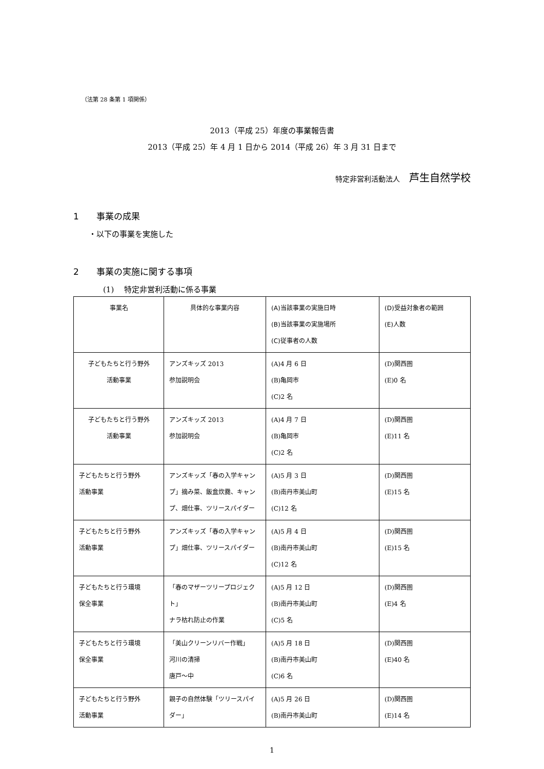（法第 28 条第 1 項関係）
2013（平成 25）年度の事業報告書
2013（平成 25）年 4 月 1 日から 2014（平成 26）年 3 月 31 日まで
特定非営利活動法人 芦生自然学校
1　　事業の成果
・以下の事業を実施した
2　　事業の実施に関する事項
(1)　 特定非営利活動に係る事業
| 事業名 | 具体的な事業内容 | (A)当該事業の実施日時 (B)当該事業の実施場所 (C)従事者の人数 | (D)受益対象者の範囲 (E)人数 |
| --- | --- | --- | --- |
| 子どもたちと行う野外 活動事業 | アンズキッズ 2013 参加説明会 | (A)4 月 6 日 (B)亀岡市 (C)2 名 | (D)関西圏 (E)0 名 |
| 子どもたちと行う野外 活動事業 | アンズキッズ 2013 参加説明会 | (A)4 月 7 日 (B)亀岡市 (C)2 名 | (D)関西圏 (E)11 名 |
| 子どもたちと行う野外 活動事業 | アンズキッズ「春の入学キャンプ」摘み菜、飯盒炊爨、キャンプ、畑仕事、ツリースパイダー | (A)5 月 3 日 (B)南丹市美山町 (C)12 名 | (D)関西圏 (E)15 名 |
| 子どもたちと行う野外 活動事業 | アンズキッズ「春の入学キャンプ」畑仕事、ツリースパイダー | (A)5 月 4 日 (B)南丹市美山町 (C)12 名 | (D)関西圏 (E)15 名 |
| 子どもたちと行う環境 保全事業 | 「春のマザーツリープロジェクト」 ナラ枯れ防止の作業 | (A)5 月 12 日 (B)南丹市美山町 (C)5 名 | (D)関西圏 (E)4 名 |
| 子どもたちと行う環境 保全事業 | 「美山クリーンリバー作戦」 河川の清掃 唐戸～中 | (A)5 月 18 日 (B)南丹市美山町 (C)6 名 | (D)関西圏 (E)40 名 |
| 子どもたちと行う野外 活動事業 | 親子の自然体験「ツリースパイダー」 | (A)5 月 26 日 (B)南丹市美山町 | (D)関西圏 (E)14 名 |
1